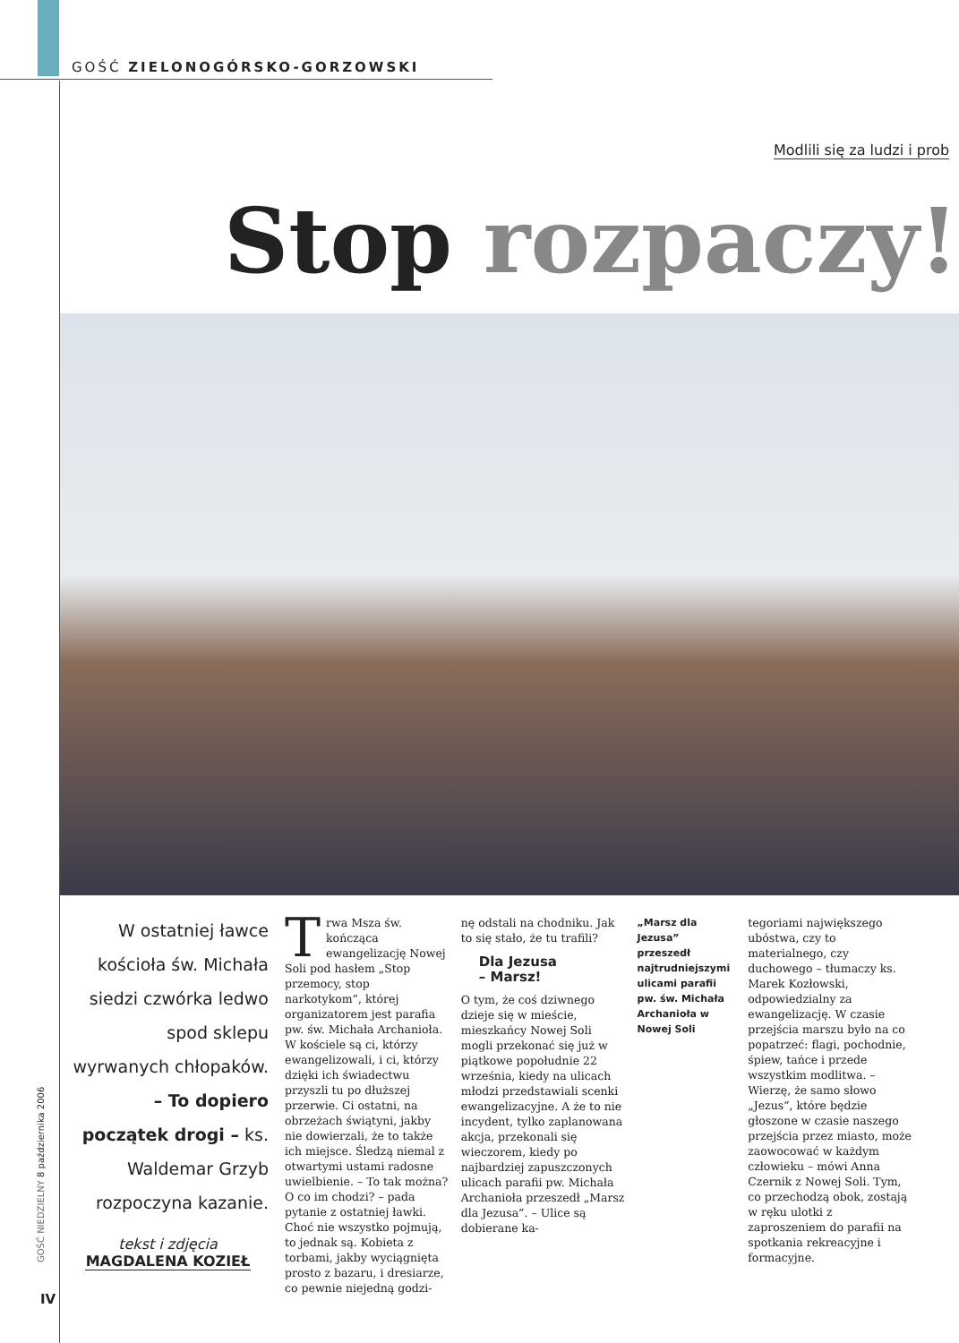GOŚĆ ZIELONOGÓRSKO-GORZOWSKI
Modlili się za ludzi i prob
Stop rozpaczy!
GOŚĆ NIEDZIELNY 8 października 2006
IV
W ostatniej ławce kościoła św. Michała siedzi czwórka ledwo spod sklepu wyrwanych chłopaków. – To dopiero początek drogi – ks. Waldemar Grzyb rozpoczyna kazanie.
tekst i zdjęcia
MAGDALENA KOZIEŁ
Trwa Msza św. kończąca ewangelizację Nowej Soli pod hasłem „Stop przemocy, stop narkotykom”, której organizatorem jest parafia pw. św. Michała Archanioła. W kościele są ci, którzy ewangelizowali, i ci, którzy dzięki ich świadectwu przyszli tu po dłuższej przerwie. Ci ostatni, na obrzeżach świątyni, jakby nie dowierzali, że to także ich miejsce. Śledzą niemal z otwartymi ustami radosne uwielbienie. – To tak można? O co im chodzi? – pada pytanie z ostatniej ławki. Choć nie wszystko pojmują, to jednak są. Kobieta z torbami, jakby wyciągnięta prosto z bazaru, i dresiarze, co pewnie niejedną godzi-
nę odstali na chodniku. Jak to się stało, że tu trafili?
Dla Jezusa
– Marsz!
O tym, że coś dziwnego dzieje się w mieście, mieszkańcy Nowej Soli mogli przekonać się już w piątkowe popołudnie 22 września, kiedy na ulicach młodzi przedstawiali scenki ewangelizacyjne. A że to nie incydent, tylko zaplanowana akcja, przekonali się wieczorem, kiedy po najbardziej zapuszczonych ulicach parafii pw. Michała Archanioła przeszedł „Marsz dla Jezusa”. – Ulice są dobierane ka-
„Marsz dla Jezusa” przeszedł najtrudniejszymi ulicami parafii pw. św. Michała Archanioła w Nowej Soli
tegoriami największego ubóstwa, czy to materialnego, czy duchowego – tłumaczy ks. Marek Kozłowski, odpowiedzialny za ewangelizację. W czasie przejścia marszu było na co popatrzeć: flagi, pochodnie, śpiew, tańce i przede wszystkim modlitwa. – Wierzę, że samo słowo „Jezus”, które będzie głoszone w czasie naszego przejścia przez miasto, może zaowocować w każdym człowieku – mówi Anna Czernik z Nowej Soli. Tym, co przechodzą obok, zostają w ręku ulotki z zaproszeniem do parafii na spotkania rekreacyjne i formacyjne.